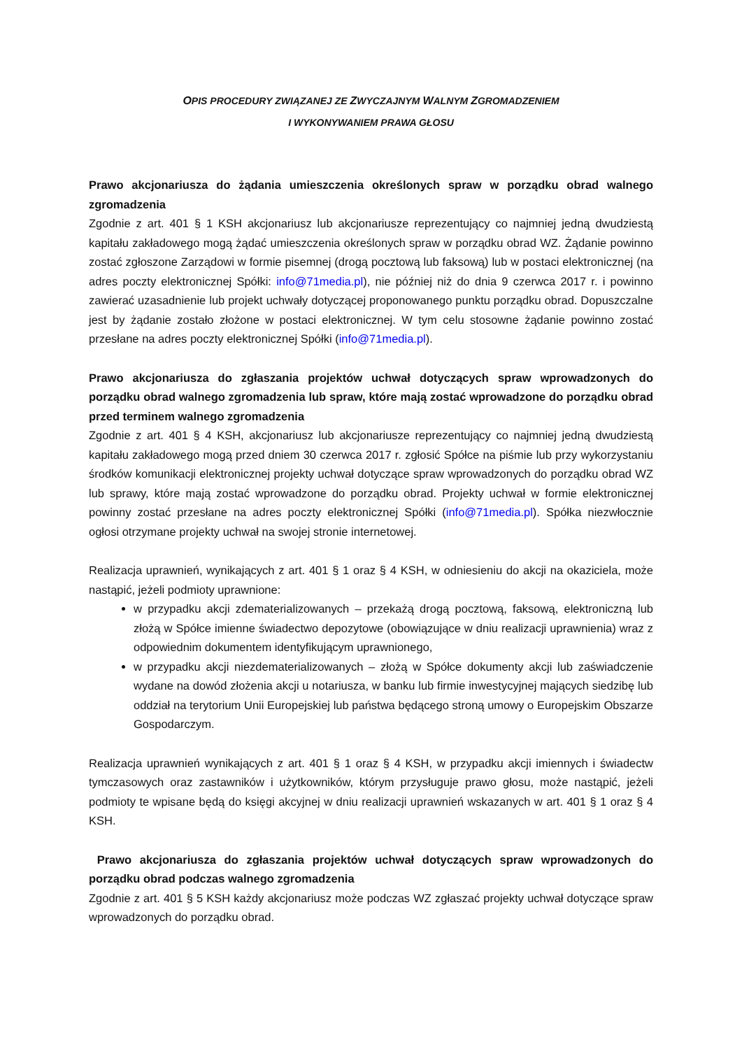OPIS PROCEDURY ZWIĄZANEJ ZE ZWYCZAJNYM WALNYM ZGROMADZENIEM
I WYKONYWANIEM PRAWA GŁOSU
Prawo akcjonariusza do żądania umieszczenia określonych spraw w porządku obrad walnego zgromadzenia
Zgodnie z art. 401 § 1 KSH akcjonariusz lub akcjonariusze reprezentujący co najmniej jedną dwudziestą kapitału zakładowego mogą żądać umieszczenia określonych spraw w porządku obrad WZ. Żądanie powinno zostać zgłoszone Zarządowi w formie pisemnej (drogą pocztową lub faksową) lub w postaci elektronicznej (na adres poczty elektronicznej Spółki: info@71media.pl), nie później niż do dnia 9 czerwca 2017 r. i powinno zawierać uzasadnienie lub projekt uchwały dotyczącej proponowanego punktu porządku obrad. Dopuszczalne jest by żądanie zostało złożone w postaci elektronicznej. W tym celu stosowne żądanie powinno zostać przesłane na adres poczty elektronicznej Spółki (info@71media.pl).
Prawo akcjonariusza do zgłaszania projektów uchwał dotyczących spraw wprowadzonych do porządku obrad walnego zgromadzenia lub spraw, które mają zostać wprowadzone do porządku obrad przed terminem walnego zgromadzenia
Zgodnie z art. 401 § 4 KSH, akcjonariusz lub akcjonariusze reprezentujący co najmniej jedną dwudziestą kapitału zakładowego mogą przed dniem 30 czerwca 2017 r. zgłosić Spółce na piśmie lub przy wykorzystaniu środków komunikacji elektronicznej projekty uchwał dotyczące spraw wprowadzonych do porządku obrad WZ lub sprawy, które mają zostać wprowadzone do porządku obrad. Projekty uchwał w formie elektronicznej powinny zostać przesłane na adres poczty elektronicznej Spółki (info@71media.pl). Spółka niezwłocznie ogłosi otrzymane projekty uchwał na swojej stronie internetowej.
Realizacja uprawnień, wynikających z art. 401 § 1 oraz § 4 KSH, w odniesieniu do akcji na okaziciela, może nastąpić, jeżeli podmioty uprawnione:
w przypadku akcji zdematerializowanych – przekażą drogą pocztową, faksową, elektroniczną lub złożą w Spółce imienne świadectwo depozytowe (obowiązujące w dniu realizacji uprawnienia) wraz z odpowiednim dokumentem identyfikującym uprawnionego,
w przypadku akcji niezdematerializowanych – złożą w Spółce dokumenty akcji lub zaświadczenie wydane na dowód złożenia akcji u notariusza, w banku lub firmie inwestycyjnej mających siedzibę lub oddział na terytorium Unii Europejskiej lub państwa będącego stroną umowy o Europejskim Obszarze Gospodarczym.
Realizacja uprawnień wynikających z art. 401 § 1 oraz § 4 KSH, w przypadku akcji imiennych i świadectw tymczasowych oraz zastawników i użytkowników, którym przysługuje prawo głosu, może nastąpić, jeżeli podmioty te wpisane będą do księgi akcyjnej w dniu realizacji uprawnień wskazanych w art. 401 § 1 oraz § 4 KSH.
Prawo akcjonariusza do zgłaszania projektów uchwał dotyczących spraw wprowadzonych do porządku obrad podczas walnego zgromadzenia
Zgodnie z art. 401 § 5 KSH każdy akcjonariusz może podczas WZ zgłaszać projekty uchwał dotyczące spraw wprowadzonych do porządku obrad.